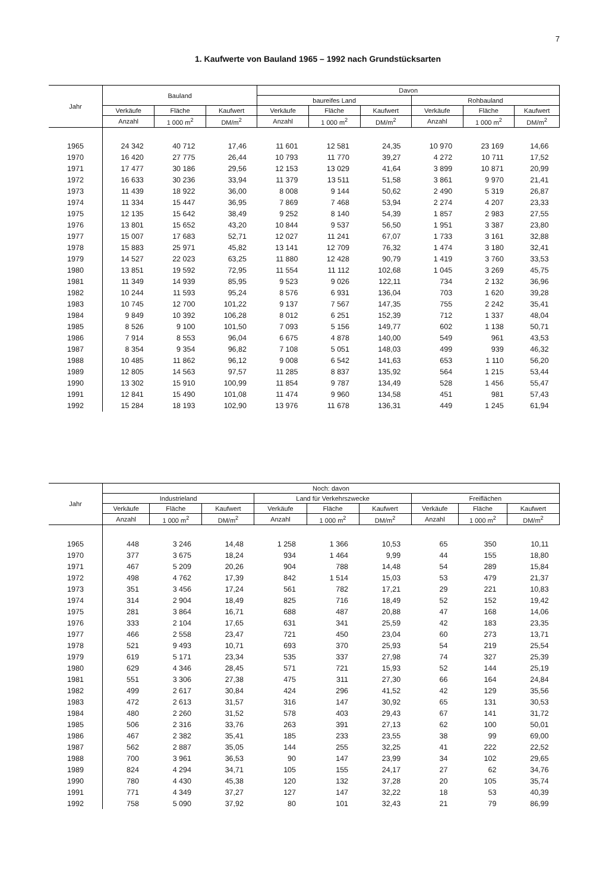7
1. Kaufwerte von Bauland 1965 – 1992 nach Grundstücksarten
| Jahr | Bauland | | | Davon | | | | | |
| --- | --- | --- | --- | --- | --- | --- | --- | --- | --- |
| | | | | baureifes Land | | | Rohbauland | | |
| | Verkäufe | Fläche | Kaufwert | Verkäufe | Fläche | Kaufwert | Verkäufe | Fläche | Kaufwert |
| | Anzahl | 1 000 m<sup>2</sup> | DM/m<sup>2</sup> | Anzahl | 1 000 m<sup>2</sup> | DM/m<sup>2</sup> | Anzahl | 1 000 m<sup>2</sup> | DM/m<sup>2</sup> |
| 1965 | 24 342 | 40 712 | 17,46 | 11 601 | 12 581 | 24,35 | 10 970 | 23 169 | 14,66 |
| 1970 | 16 420 | 27 775 | 26,44 | 10 793 | 11 770 | 39,27 | 4 272 | 10 711 | 17,52 |
| 1971 | 17 477 | 30 186 | 29,56 | 12 153 | 13 029 | 41,64 | 3 899 | 10 871 | 20,99 |
| 1972 | 16 633 | 30 236 | 33,94 | 11 379 | 13 511 | 51,58 | 3 861 | 9 970 | 21,41 |
| 1973 | 11 439 | 18 922 | 36,00 | 8 008 | 9 144 | 50,62 | 2 490 | 5 319 | 26,87 |
| 1974 | 11 334 | 15 447 | 36,95 | 7 869 | 7 468 | 53,94 | 2 274 | 4 207 | 23,33 |
| 1975 | 12 135 | 15 642 | 38,49 | 9 252 | 8 140 | 54,39 | 1 857 | 2 983 | 27,55 |
| 1976 | 13 801 | 15 652 | 43,20 | 10 844 | 9 537 | 56,50 | 1 951 | 3 387 | 23,80 |
| 1977 | 15 007 | 17 683 | 52,71 | 12 027 | 11 241 | 67,07 | 1 733 | 3 161 | 32,88 |
| 1978 | 15 883 | 25 971 | 45,82 | 13 141 | 12 709 | 76,32 | 1 474 | 3 180 | 32,41 |
| 1979 | 14 527 | 22 023 | 63,25 | 11 880 | 12 428 | 90,79 | 1 419 | 3 760 | 33,53 |
| 1980 | 13 851 | 19 592 | 72,95 | 11 554 | 11 112 | 102,68 | 1 045 | 3 269 | 45,75 |
| 1981 | 11 349 | 14 939 | 85,95 | 9 523 | 9 026 | 122,11 | 734 | 2 132 | 36,96 |
| 1982 | 10 244 | 11 593 | 95,24 | 8 576 | 6 931 | 136,04 | 703 | 1 620 | 39,28 |
| 1983 | 10 745 | 12 700 | 101,22 | 9 137 | 7 567 | 147,35 | 755 | 2 242 | 35,41 |
| 1984 | 9 849 | 10 392 | 106,28 | 8 012 | 6 251 | 152,39 | 712 | 1 337 | 48,04 |
| 1985 | 8 526 | 9 100 | 101,50 | 7 093 | 5 156 | 149,77 | 602 | 1 138 | 50,71 |
| 1986 | 7 914 | 8 553 | 96,04 | 6 675 | 4 878 | 140,00 | 549 | 961 | 43,53 |
| 1987 | 8 354 | 9 354 | 96,82 | 7 108 | 5 051 | 148,03 | 499 | 939 | 46,32 |
| 1988 | 10 485 | 11 862 | 96,12 | 9 008 | 6 542 | 141,63 | 653 | 1 110 | 56,20 |
| 1989 | 12 805 | 14 563 | 97,57 | 11 285 | 8 837 | 135,92 | 564 | 1 215 | 53,44 |
| 1990 | 13 302 | 15 910 | 100,99 | 11 854 | 9 787 | 134,49 | 528 | 1 456 | 55,47 |
| 1991 | 12 841 | 15 490 | 101,08 | 11 474 | 9 960 | 134,58 | 451 | 981 | 57,43 |
| 1992 | 15 284 | 18 193 | 102,90 | 13 976 | 11 678 | 136,31 | 449 | 1 245 | 61,94 |
| Jahr | Noch: davon | | | | | | | | |
| --- | --- | --- | --- | --- | --- | --- | --- | --- | --- |
| | Industrieland | | | Land für Verkehrszwecke | | | Freiflächen | | |
| | Verkäufe | Fläche | Kaufwert | Verkäufe | Fläche | Kaufwert | Verkäufe | Fläche | Kaufwert |
| | Anzahl | 1 000 m<sup>2</sup> | DM/m<sup>2</sup> | Anzahl | 1 000 m<sup>2</sup> | DM/m<sup>2</sup> | Anzahl | 1 000 m<sup>2</sup> | DM/m<sup>2</sup> |
| 1965 | 448 | 3 246 | 14,48 | 1 258 | 1 366 | 10,53 | 65 | 350 | 10,11 |
| 1970 | 377 | 3 675 | 18,24 | 934 | 1 464 | 9,99 | 44 | 155 | 18,80 |
| 1971 | 467 | 5 209 | 20,26 | 904 | 788 | 14,48 | 54 | 289 | 15,84 |
| 1972 | 498 | 4 762 | 17,39 | 842 | 1 514 | 15,03 | 53 | 479 | 21,37 |
| 1973 | 351 | 3 456 | 17,24 | 561 | 782 | 17,21 | 29 | 221 | 10,83 |
| 1974 | 314 | 2 904 | 18,49 | 825 | 716 | 18,49 | 52 | 152 | 19,42 |
| 1975 | 281 | 3 864 | 16,71 | 688 | 487 | 20,88 | 47 | 168 | 14,06 |
| 1976 | 333 | 2 104 | 17,65 | 631 | 341 | 25,59 | 42 | 183 | 23,35 |
| 1977 | 466 | 2 558 | 23,47 | 721 | 450 | 23,04 | 60 | 273 | 13,71 |
| 1978 | 521 | 9 493 | 10,71 | 693 | 370 | 25,93 | 54 | 219 | 25,54 |
| 1979 | 619 | 5 171 | 23,34 | 535 | 337 | 27,98 | 74 | 327 | 25,39 |
| 1980 | 629 | 4 346 | 28,45 | 571 | 721 | 15,93 | 52 | 144 | 25,19 |
| 1981 | 551 | 3 306 | 27,38 | 475 | 311 | 27,30 | 66 | 164 | 24,84 |
| 1982 | 499 | 2 617 | 30,84 | 424 | 296 | 41,52 | 42 | 129 | 35,56 |
| 1983 | 472 | 2 613 | 31,57 | 316 | 147 | 30,92 | 65 | 131 | 30,53 |
| 1984 | 480 | 2 260 | 31,52 | 578 | 403 | 29,43 | 67 | 141 | 31,72 |
| 1985 | 506 | 2 316 | 33,76 | 263 | 391 | 27,13 | 62 | 100 | 50,01 |
| 1986 | 467 | 2 382 | 35,41 | 185 | 233 | 23,55 | 38 | 99 | 69,00 |
| 1987 | 562 | 2 887 | 35,05 | 144 | 255 | 32,25 | 41 | 222 | 22,52 |
| 1988 | 700 | 3 961 | 36,53 | 90 | 147 | 23,99 | 34 | 102 | 29,65 |
| 1989 | 824 | 4 294 | 34,71 | 105 | 155 | 24,17 | 27 | 62 | 34,76 |
| 1990 | 780 | 4 430 | 45,38 | 120 | 132 | 37,28 | 20 | 105 | 35,74 |
| 1991 | 771 | 4 349 | 37,27 | 127 | 147 | 32,22 | 18 | 53 | 40,39 |
| 1992 | 758 | 5 090 | 37,92 | 80 | 101 | 32,43 | 21 | 79 | 86,99 |